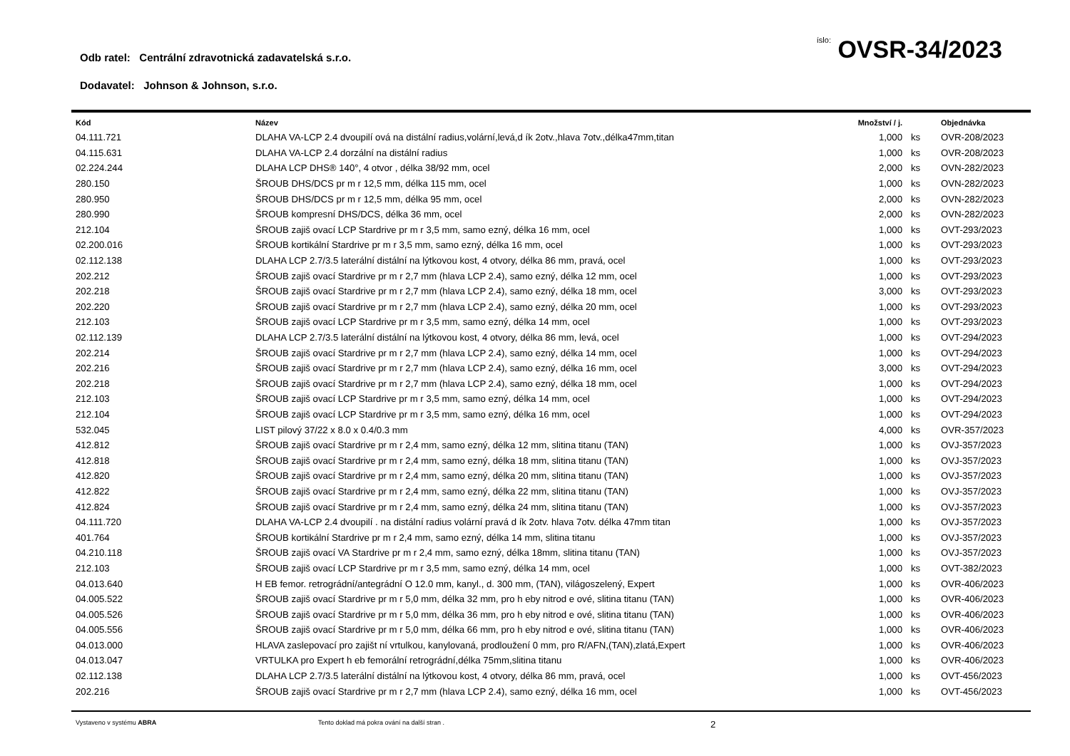Odb ratel: Centrální zdravotnická zadavatelská s.r.o.
íslo: OVSR-34/2023
Dodavatel: Johnson & Johnson, s.r.o.
| Kód | Název | Množství / j. | | Objednávka |
| --- | --- | --- | --- | --- |
| 04.111.721 | DLAHA VA-LCP 2.4 dvoupilí ová na distální radius,volární,levá,d ík 2otv.,hlava 7otv.,délka47mm,titan | 1,000 | ks | OVR-208/2023 |
| 04.115.631 | DLAHA VA-LCP 2.4 dorzální na distální radius | 1,000 | ks | OVR-208/2023 |
| 02.224.244 | DLAHA LCP DHS® 140°, 4 otvor , délka 38/92 mm, ocel | 2,000 | ks | OVN-282/2023 |
| 280.150 | ŠROUB DHS/DCS pr m r 12,5 mm, délka 115 mm, ocel | 1,000 | ks | OVN-282/2023 |
| 280.950 | ŠROUB DHS/DCS pr m r 12,5 mm, délka 95 mm, ocel | 2,000 | ks | OVN-282/2023 |
| 280.990 | ŠROUB kompresní DHS/DCS, délka 36 mm, ocel | 2,000 | ks | OVN-282/2023 |
| 212.104 | ŠROUB zajiš ovací LCP Stardrive pr m r 3,5 mm, samo ezný, délka 16 mm, ocel | 1,000 | ks | OVT-293/2023 |
| 02.200.016 | ŠROUB kortikální Stardrive pr m r 3,5 mm, samo ezný, délka 16 mm, ocel | 1,000 | ks | OVT-293/2023 |
| 02.112.138 | DLAHA LCP 2.7/3.5 laterální distální na lýtkovou kost, 4 otvory, délka 86 mm, pravá, ocel | 1,000 | ks | OVT-293/2023 |
| 202.212 | ŠROUB zajiš ovací Stardrive pr m r 2,7 mm (hlava LCP 2.4), samo ezný, délka 12 mm, ocel | 1,000 | ks | OVT-293/2023 |
| 202.218 | ŠROUB zajiš ovací Stardrive pr m r 2,7 mm (hlava LCP 2.4), samo ezný, délka 18 mm, ocel | 3,000 | ks | OVT-293/2023 |
| 202.220 | ŠROUB zajiš ovací Stardrive pr m r 2,7 mm (hlava LCP 2.4), samo ezný, délka 20 mm, ocel | 1,000 | ks | OVT-293/2023 |
| 212.103 | ŠROUB zajiš ovací LCP Stardrive pr m r 3,5 mm, samo ezný, délka 14 mm, ocel | 1,000 | ks | OVT-293/2023 |
| 02.112.139 | DLAHA LCP 2.7/3.5 laterální distální na lýtkovou kost, 4 otvory, délka 86 mm, levá, ocel | 1,000 | ks | OVT-294/2023 |
| 202.214 | ŠROUB zajiš ovací Stardrive pr m r 2,7 mm (hlava LCP 2.4), samo ezný, délka 14 mm, ocel | 1,000 | ks | OVT-294/2023 |
| 202.216 | ŠROUB zajiš ovací Stardrive pr m r 2,7 mm (hlava LCP 2.4), samo ezný, délka 16 mm, ocel | 3,000 | ks | OVT-294/2023 |
| 202.218 | ŠROUB zajiš ovací Stardrive pr m r 2,7 mm (hlava LCP 2.4), samo ezný, délka 18 mm, ocel | 1,000 | ks | OVT-294/2023 |
| 212.103 | ŠROUB zajiš ovací LCP Stardrive pr m r 3,5 mm, samo ezný, délka 14 mm, ocel | 1,000 | ks | OVT-294/2023 |
| 212.104 | ŠROUB zajiš ovací LCP Stardrive pr m r 3,5 mm, samo ezný, délka 16 mm, ocel | 1,000 | ks | OVT-294/2023 |
| 532.045 | LIST pilový 37/22 x 8.0 x 0.4/0.3 mm | 4,000 | ks | OVR-357/2023 |
| 412.812 | ŠROUB zajiš ovací Stardrive pr m r 2,4 mm, samo ezný, délka 12 mm, slitina titanu (TAN) | 1,000 | ks | OVJ-357/2023 |
| 412.818 | ŠROUB zajiš ovací Stardrive pr m r 2,4 mm, samo ezný, délka 18 mm, slitina titanu (TAN) | 1,000 | ks | OVJ-357/2023 |
| 412.820 | ŠROUB zajiš ovací Stardrive pr m r 2,4 mm, samo ezný, délka 20 mm, slitina titanu (TAN) | 1,000 | ks | OVJ-357/2023 |
| 412.822 | ŠROUB zajiš ovací Stardrive pr m r 2,4 mm, samo ezný, délka 22 mm, slitina titanu (TAN) | 1,000 | ks | OVJ-357/2023 |
| 412.824 | ŠROUB zajiš ovací Stardrive pr m r 2,4 mm, samo ezný, délka 24 mm, slitina titanu (TAN) | 1,000 | ks | OVJ-357/2023 |
| 04.111.720 | DLAHA VA-LCP 2.4 dvoupilí . na distální radius volární pravá d ík 2otv. hlava 7otv. délka 47mm titan | 1,000 | ks | OVJ-357/2023 |
| 401.764 | ŠROUB kortikální Stardrive pr m r 2,4 mm, samo ezný, délka 14 mm, slitina titanu | 1,000 | ks | OVJ-357/2023 |
| 04.210.118 | ŠROUB zajiš ovací VA Stardrive pr m r 2,4 mm, samo ezný, délka 18mm, slitina titanu (TAN) | 1,000 | ks | OVJ-357/2023 |
| 212.103 | ŠROUB zajiš ovací LCP Stardrive pr m r 3,5 mm, samo ezný, délka 14 mm, ocel | 1,000 | ks | OVT-382/2023 |
| 04.013.640 | H EB femor. retrográdní/antegrádní O 12.0 mm, kanyl., d. 300 mm, (TAN), világoszelený, Expert | 1,000 | ks | OVR-406/2023 |
| 04.005.522 | ŠROUB zajiš ovací Stardrive pr m r 5,0 mm, délka 32 mm, pro h eby nitrod e ové, slitina titanu (TAN) | 1,000 | ks | OVR-406/2023 |
| 04.005.526 | ŠROUB zajiš ovací Stardrive pr m r 5,0 mm, délka 36 mm, pro h eby nitrod e ové, slitina titanu (TAN) | 1,000 | ks | OVR-406/2023 |
| 04.005.556 | ŠROUB zajiš ovací Stardrive pr m r 5,0 mm, délka 66 mm, pro h eby nitrod e ové, slitina titanu (TAN) | 1,000 | ks | OVR-406/2023 |
| 04.013.000 | HLAVA zaslepovací pro zajišt ní vrtulkou, kanylovaná, prodloužení 0 mm, pro R/AFN,(TAN),zlatá,Expert | 1,000 | ks | OVR-406/2023 |
| 04.013.047 | VRTULKA pro Expert h eb femorální retrográdní,délka 75mm,slitina titanu | 1,000 | ks | OVR-406/2023 |
| 02.112.138 | DLAHA LCP 2.7/3.5 laterální distální na lýtkovou kost, 4 otvory, délka 86 mm, pravá, ocel | 1,000 | ks | OVT-456/2023 |
| 202.216 | ŠROUB zajiš ovací Stardrive pr m r 2,7 mm (hlava LCP 2.4), samo ezný, délka 16 mm, ocel | 1,000 | ks | OVT-456/2023 |
Vystaveno v systému ABRA Tento doklad má pokra ování na další stran . 2